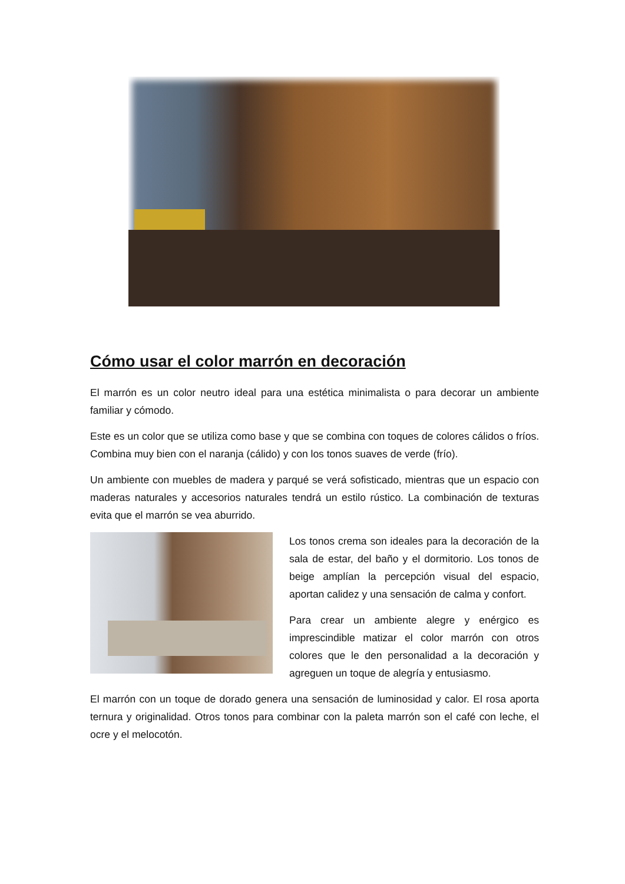Cómo usar el color marrón en decoración
El marrón es un color neutro ideal para una estética minimalista o para decorar un ambiente familiar y cómodo.
Este es un color que se utiliza como base y que se combina con toques de colores cálidos o fríos. Combina muy bien con el naranja (cálido) y con los tonos suaves de verde (frío).
Un ambiente con muebles de madera y parqué se verá sofisticado, mientras que un espacio con maderas naturales y accesorios naturales tendrá un estilo rústico. La combinación de texturas evita que el marrón se vea aburrido.
Los tonos crema son ideales para la decoración de la sala de estar, del baño y el dormitorio. Los tonos de beige amplían la percepción visual del espacio, aportan calidez y una sensación de calma y confort.
Para crear un ambiente alegre y enérgico es imprescindible matizar el color marrón con otros colores que le den personalidad a la decoración y agreguen un toque de alegría y entusiasmo.
El marrón con un toque de dorado genera una sensación de luminosidad y calor. El rosa aporta ternura y originalidad. Otros tonos para combinar con la paleta marrón son el café con leche, el ocre y el melocotón.